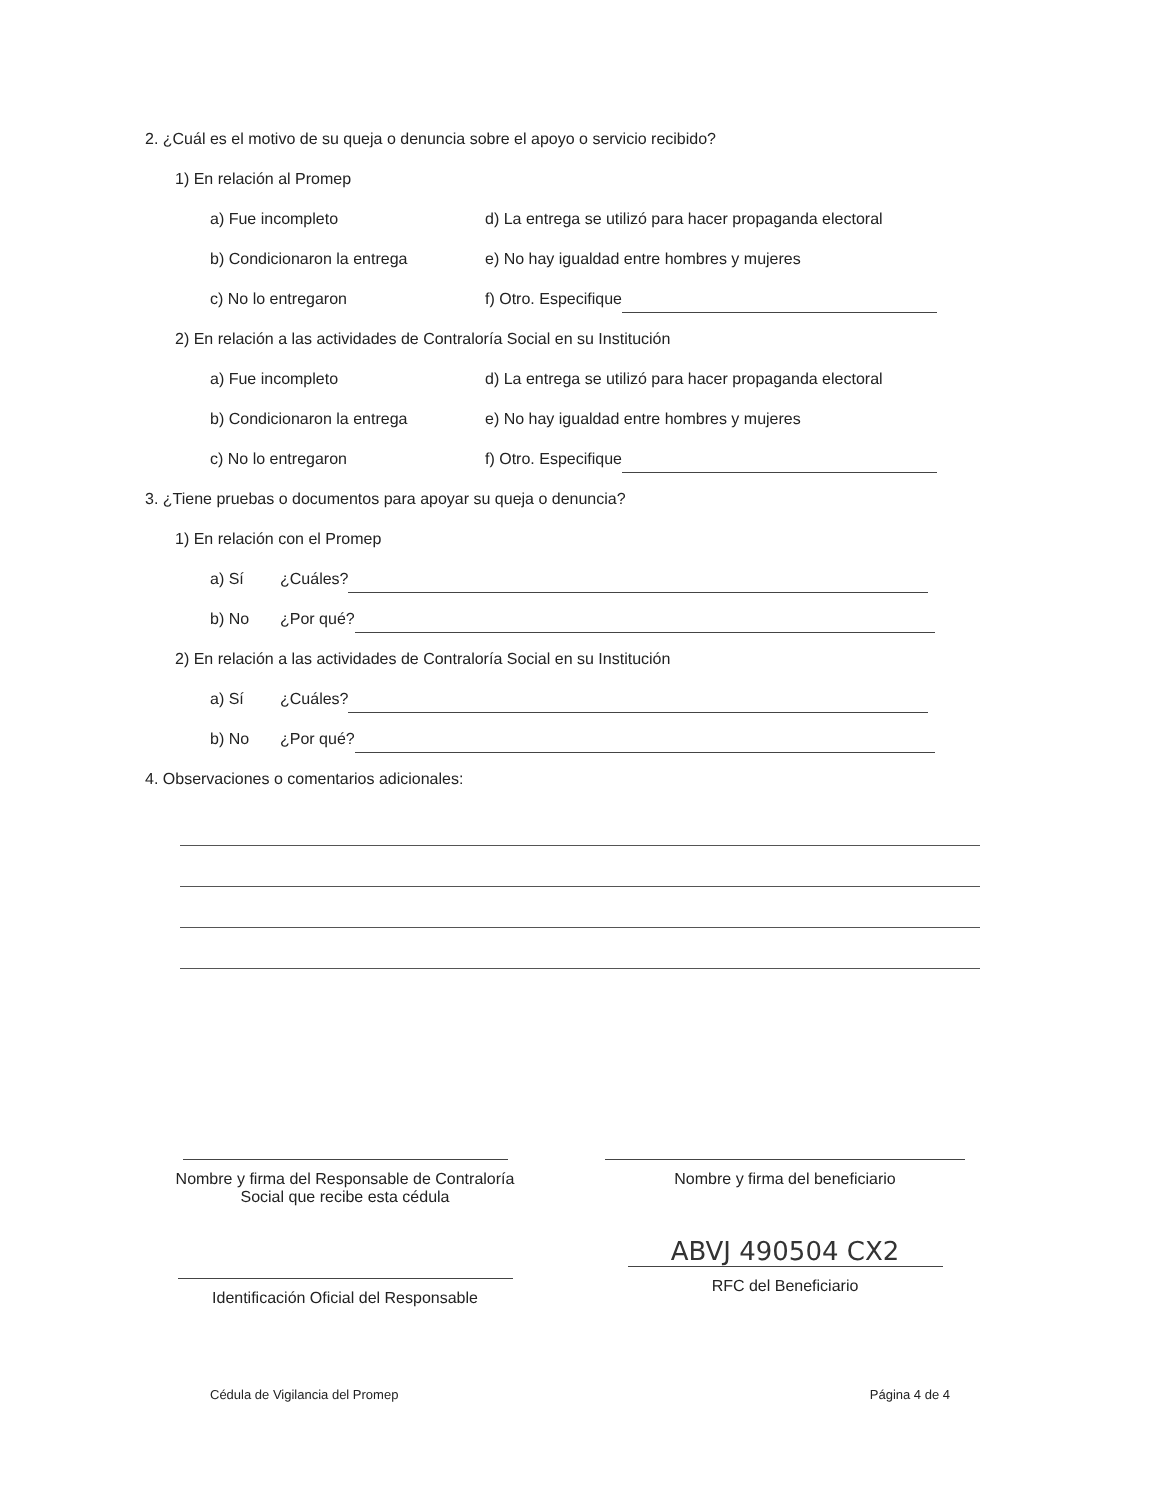2. ¿Cuál es el motivo de su queja o denuncia sobre el apoyo o servicio recibido?
1) En relación al Promep
a) Fue incompleto d) La entrega se utilizó para hacer propaganda electoral
b) Condicionaron la entrega e) No hay igualdad entre hombres y mujeres
c) No lo entregaron f) Otro. Especifique
2) En relación a las actividades de Contraloría Social en su Institución
a) Fue incompleto d) La entrega se utilizó para hacer propaganda electoral
b) Condicionaron la entrega e) No hay igualdad entre hombres y mujeres
c) No lo entregaron f) Otro. Especifique
3. ¿Tiene pruebas o documentos para apoyar su queja o denuncia?
1) En relación con el Promep
a) Sí ¿Cuáles?
b) No ¿Por qué?
2) En relación a las actividades de Contraloría Social en su Institución
a) Sí ¿Cuáles?
b) No ¿Por qué?
4. Observaciones o comentarios adicionales:
Nombre y firma del Responsable de Contraloría
Social que recibe esta cédula
Nombre y firma del beneficiario
Identificación Oficial del Responsable
ABVJ 490504 CX2
RFC del Beneficiario
Cédula de Vigilancia del Promep Página 4 de 4